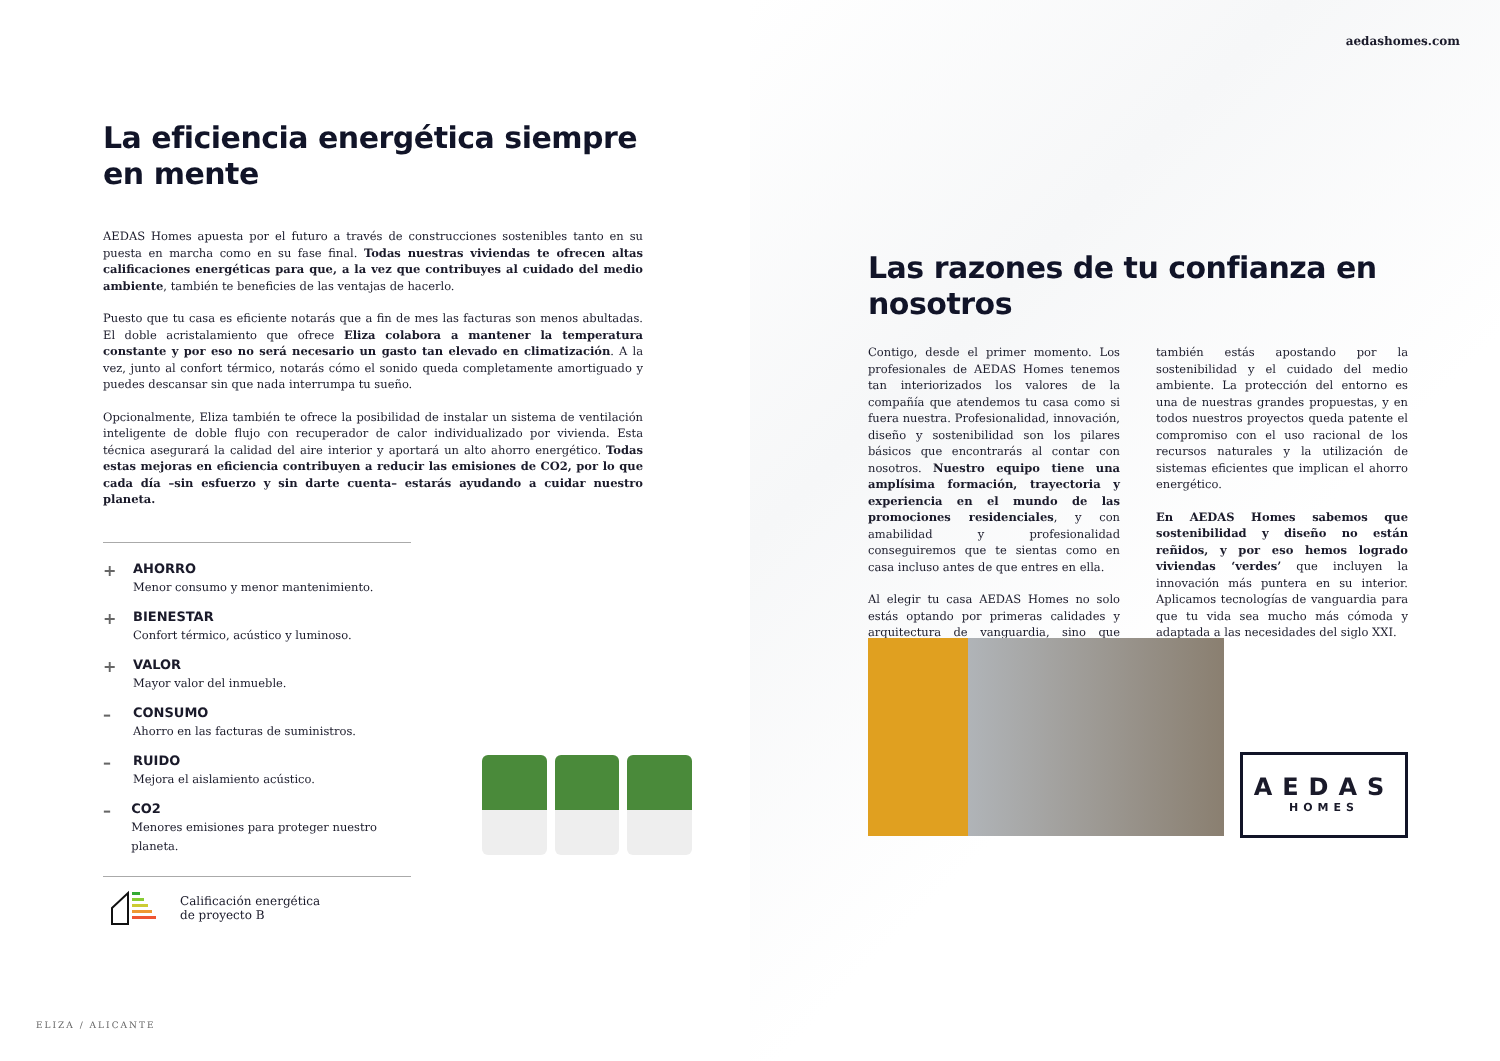La eficiencia energética siempre en mente
AEDAS Homes apuesta por el futuro a través de construcciones sostenibles tanto en su puesta en marcha como en su fase final. Todas nuestras viviendas te ofrecen altas calificaciones energéticas para que, a la vez que contribuyes al cuidado del medio ambiente, también te beneficies de las ventajas de hacerlo.
Puesto que tu casa es eficiente notarás que a fin de mes las facturas son menos abultadas. El doble acristalamiento que ofrece Eliza colabora a mantener la temperatura constante y por eso no será necesario un gasto tan elevado en climatización. A la vez, junto al confort térmico, notarás cómo el sonido queda completamente amortiguado y puedes descansar sin que nada interrumpa tu sueño.
Opcionalmente, Eliza también te ofrece la posibilidad de instalar un sistema de ventilación inteligente de doble flujo con recuperador de calor individualizado por vivienda. Esta técnica asegurará la calidad del aire interior y aportará un alto ahorro energético. Todas estas mejoras en eficiencia contribuyen a reducir las emisiones de CO2, por lo que cada día –sin esfuerzo y sin darte cuenta– estarás ayudando a cuidar nuestro planeta.
+
AHORRO
Menor consumo y menor mantenimiento.
+
BIENESTAR
Confort térmico, acústico y luminoso.
+
VALOR
Mayor valor del inmueble.
–
CONSUMO
Ahorro en las facturas de suministros.
–
RUIDO
Mejora el aislamiento acústico.
–
CO2
Menores emisiones para proteger nuestro planeta.
Calificación energética
de proyecto B
ELIZA / ALICANTE
aedashomes.com
Las razones de tu confianza en nosotros
Contigo, desde el primer momento. Los profesionales de AEDAS Homes tenemos tan interiorizados los valores de la compañía que atendemos tu casa como si fuera nuestra. Profesionalidad, innovación, diseño y sostenibilidad son los pilares básicos que encontrarás al contar con nosotros. Nuestro equipo tiene una amplísima formación, trayectoria y experiencia en el mundo de las promociones residenciales, y con amabilidad y profesionalidad conseguiremos que te sientas como en casa incluso antes de que entres en ella.
Al elegir tu casa AEDAS Homes no solo estás optando por primeras calidades y arquitectura de vanguardia, sino que también estás apostando por la sostenibilidad y el cuidado del medio ambiente. La protección del entorno es una de nuestras grandes propuestas, y en todos nuestros proyectos queda patente el compromiso con el uso racional de los recursos naturales y la utilización de sistemas eficientes que implican el ahorro energético.
En AEDAS Homes sabemos que sostenibilidad y diseño no están reñidos, y por eso hemos logrado viviendas ‘verdes’ que incluyen la innovación más puntera en su interior. Aplicamos tecnologías de vanguardia para que tu vida sea mucho más cómoda y adaptada a las necesidades del siglo XXI.
AEDAS
HOMES